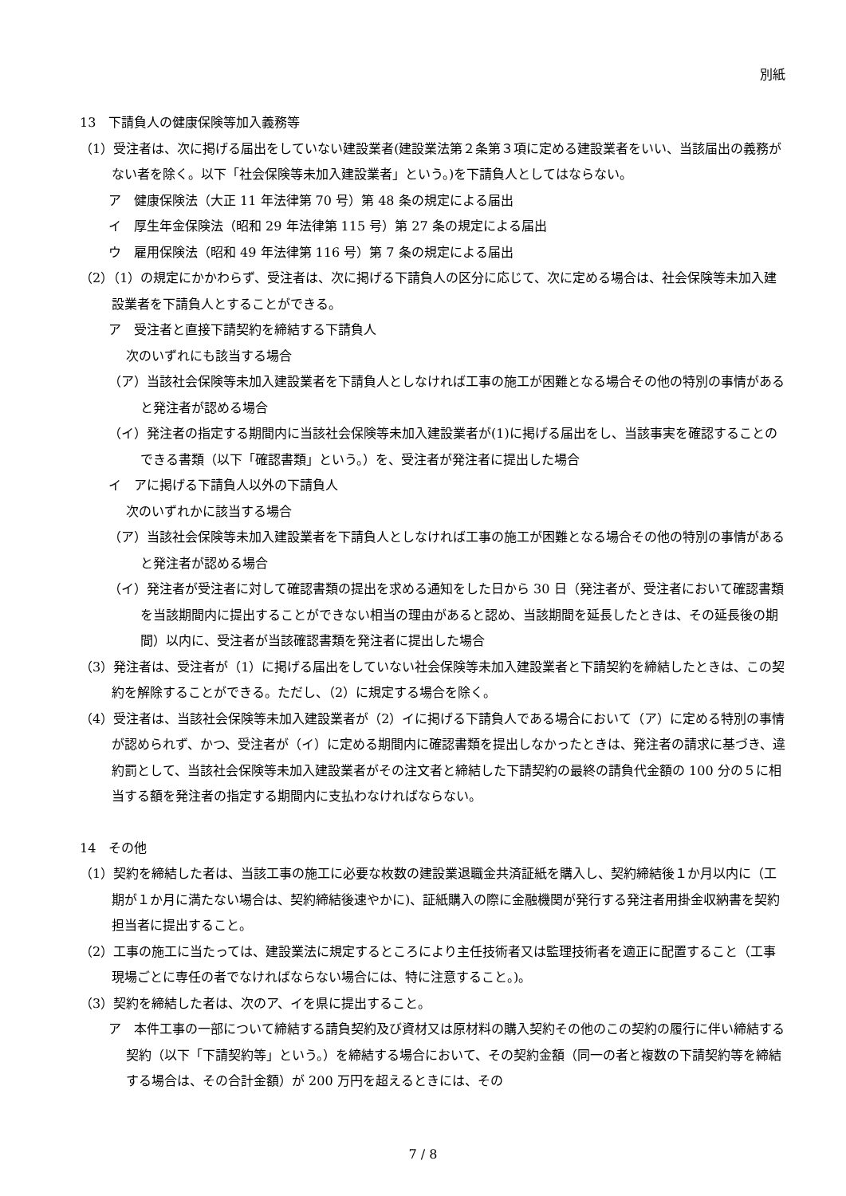別紙
13　下請負人の健康保険等加入義務等
（1）受注者は、次に掲げる届出をしていない建設業者(建設業法第２条第３項に定める建設業者をいい、当該届出の義務がない者を除く。以下「社会保険等未加入建設業者」という。)を下請負人としてはならない。
ア　健康保険法（大正 11 年法律第 70 号）第 48 条の規定による届出
イ　厚生年金保険法（昭和 29 年法律第 115 号）第 27 条の規定による届出
ウ　雇用保険法（昭和 49 年法律第 116 号）第 7 条の規定による届出
（2）（1）の規定にかかわらず、受注者は、次に掲げる下請負人の区分に応じて、次に定める場合は、社会保険等未加入建設業者を下請負人とすることができる。
ア　受注者と直接下請契約を締結する下請負人
次のいずれにも該当する場合
（ア）当該社会保険等未加入建設業者を下請負人としなければ工事の施工が困難となる場合その他の特別の事情があると発注者が認める場合
（イ）発注者の指定する期間内に当該社会保険等未加入建設業者が(1)に掲げる届出をし、当該事実を確認することのできる書類（以下「確認書類」という。）を、受注者が発注者に提出した場合
イ　アに掲げる下請負人以外の下請負人
次のいずれかに該当する場合
（ア）当該社会保険等未加入建設業者を下請負人としなければ工事の施工が困難となる場合その他の特別の事情があると発注者が認める場合
（イ）発注者が受注者に対して確認書類の提出を求める通知をした日から 30 日（発注者が、受注者において確認書類を当該期間内に提出することができない相当の理由があると認め、当該期間を延長したときは、その延長後の期間）以内に、受注者が当該確認書類を発注者に提出した場合
（3）発注者は、受注者が（1）に掲げる届出をしていない社会保険等未加入建設業者と下請契約を締結したときは、この契約を解除することができる。ただし、（2）に規定する場合を除く。
（4）受注者は、当該社会保険等未加入建設業者が（2）イに掲げる下請負人である場合において（ア）に定める特別の事情が認められず、かつ、受注者が（イ）に定める期間内に確認書類を提出しなかったときは、発注者の請求に基づき、違約罰として、当該社会保険等未加入建設業者がその注文者と締結した下請契約の最終の請負代金額の 100 分の５に相当する額を発注者の指定する期間内に支払わなければならない。
14　その他
（1）契約を締結した者は、当該工事の施工に必要な枚数の建設業退職金共済証紙を購入し、契約締結後１か月以内に（工期が１か月に満たない場合は、契約締結後速やかに)、証紙購入の際に金融機関が発行する発注者用掛金収納書を契約担当者に提出すること。
（2）工事の施工に当たっては、建設業法に規定するところにより主任技術者又は監理技術者を適正に配置すること（工事現場ごとに専任の者でなければならない場合には、特に注意すること。)。
（3）契約を締結した者は、次のア、イを県に提出すること。
ア　本件工事の一部について締結する請負契約及び資材又は原材料の購入契約その他のこの契約の履行に伴い締結する契約（以下「下請契約等」という。）を締結する場合において、その契約金額（同一の者と複数の下請契約等を締結する場合は、その合計金額）が 200 万円を超えるときには、その
7 / 8